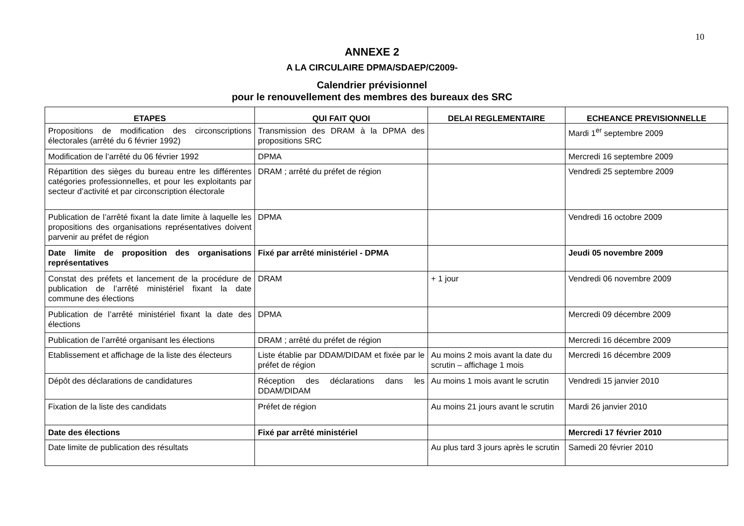10
ANNEXE 2
A LA CIRCULAIRE DPMA/SDAEP/C2009-
Calendrier prévisionnel
pour le renouvellement des membres des bureaux des SRC
| ETAPES | QUI FAIT QUOI | DELAI REGLEMENTAIRE | ECHEANCE PREVISIONNELLE |
| --- | --- | --- | --- |
| Propositions de modification des circonscriptions électorales (arrêté du 6 février 1992) | Transmission des DRAM à la DPMA des propositions SRC | | Mardi 1<sup>er</sup> septembre 2009 |
| Modification de l’arrêté du 06 février 1992 | DPMA | | Mercredi 16 septembre 2009 |
| Répartition des sièges du bureau entre les différentes catégories professionnelles, et pour les exploitants par secteur d’activité et par circonscription électorale | DRAM ; arrêté du préfet de région | | Vendredi 25 septembre 2009 |
| Publication de l’arrêté fixant la date limite à laquelle les propositions des organisations représentatives doivent parvenir au préfet de région | DPMA | | Vendredi 16 octobre 2009 |
| Date limite de proposition des organisations représentatives | Fixé par arrêté ministériel - DPMA | | Jeudi 05 novembre 2009 |
| Constat des préfets et lancement de la procédure de publication de l’arrêté ministériel fixant la date commune des élections | DRAM | + 1 jour | Vendredi 06 novembre 2009 |
| Publication de l’arrêté ministériel fixant la date des élections | DPMA | | Mercredi 09 décembre 2009 |
| Publication de l’arrêté organisant les élections | DRAM ; arrêté du préfet de région | | Mercredi 16 décembre 2009 |
| Etablissement et affichage de la liste des électeurs | Liste établie par DDAM/DIDAM et fixée par le préfet de région | Au moins 2 mois avant la date du scrutin – affichage 1 mois | Mercredi 16 décembre 2009 |
| Dépôt des déclarations de candidatures | Réception des déclarations dans les DDAM/DIDAM | Au moins 1 mois avant le scrutin | Vendredi 15 janvier 2010 |
| Fixation de la liste des candidats | Préfet de région | Au moins 21 jours avant le scrutin | Mardi 26 janvier 2010 |
| Date des élections | Fixé par arrêté ministériel | | Mercredi 17 février 2010 |
| Date limite de publication des résultats | | Au plus tard 3 jours après le scrutin | Samedi 20 février 2010 |